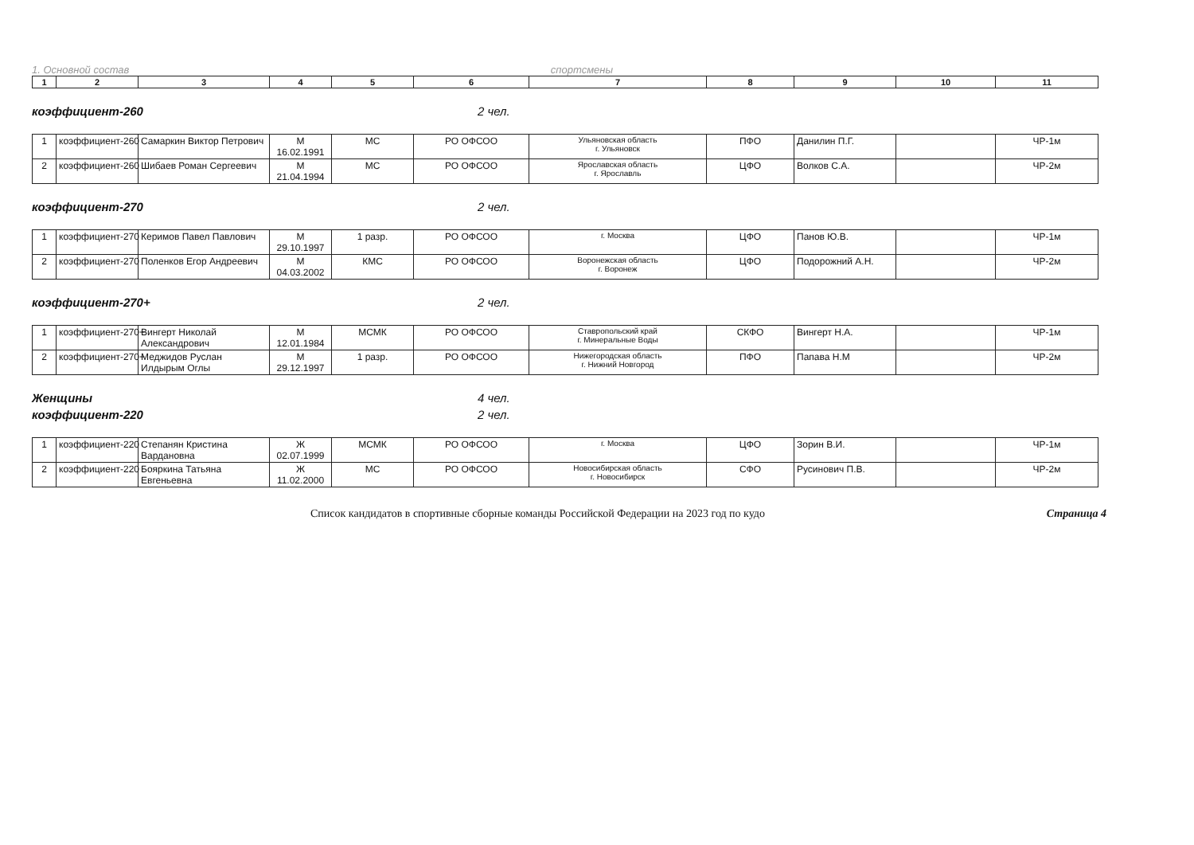1. Основной состав спортсмены
| 1 | 2 | 3 | 4 | 5 | 6 | 7 | 8 | 9 | 10 | 11 |
коэффициент-260 2 чел.
| 1 | коэффициент-260 | Самаркин Виктор Петрович | М 16.02.1991 | МС | РО ОФСОО | Ульяновская область г. Ульяновск | ПФО | Данилин П.Г. | | ЧР-1м |
| 2 | коэффициент-260 | Шибаев Роман Сергеевич | М 21.04.1994 | МС | РО ОФСОО | Ярославская область г. Ярославль | ЦФО | Волков С.А. | | ЧР-2м |
коэффициент-270 2 чел.
| 1 | коэффициент-270 | Керимов Павел Павлович | М 29.10.1997 | 1 разр. | РО ОФСОО | г. Москва | ЦФО | Панов Ю.В. | | ЧР-1м |
| 2 | коэффициент-270 | Поленков Егор Андреевич | М 04.03.2002 | КМС | РО ОФСОО | Воронежская область г. Воронеж | ЦФО | Подорожний А.Н. | | ЧР-2м |
коэффициент-270+ 2 чел.
| 1 | коэффициент-270+ | Вингерт Николай Александрович | М 12.01.1984 | МСМК | РО ОФСОО | Ставропольский край г. Минеральные Воды | СКФО | Вингерт Н.А. | | ЧР-1м |
| 2 | коэффициент-270+ | Меджидов Руслан Илдырым Оглы | М 29.12.1997 | 1 разр. | РО ОФСОО | Нижегородская область г. Нижний Новгород | ПФО | Папава Н.М | | ЧР-2м |
Женщины 4 чел.
коэффициент-220 2 чел.
| 1 | коэффициент-220 | Степанян Кристина Вардановна | Ж 02.07.1999 | МСМК | РО ОФСОО | г. Москва | ЦФО | Зорин В.И. | | ЧР-1м |
| 2 | коэффициент-220 | Бояркина Татьяна Евгеньевна | Ж 11.02.2000 | МС | РО ОФСОО | Новосибирская область г. Новосибирск | СФО | Русинович П.В. | | ЧР-2м |
Список кандидатов в спортивные сборные команды Российской Федерации на 2023 год по кудо Страница 4